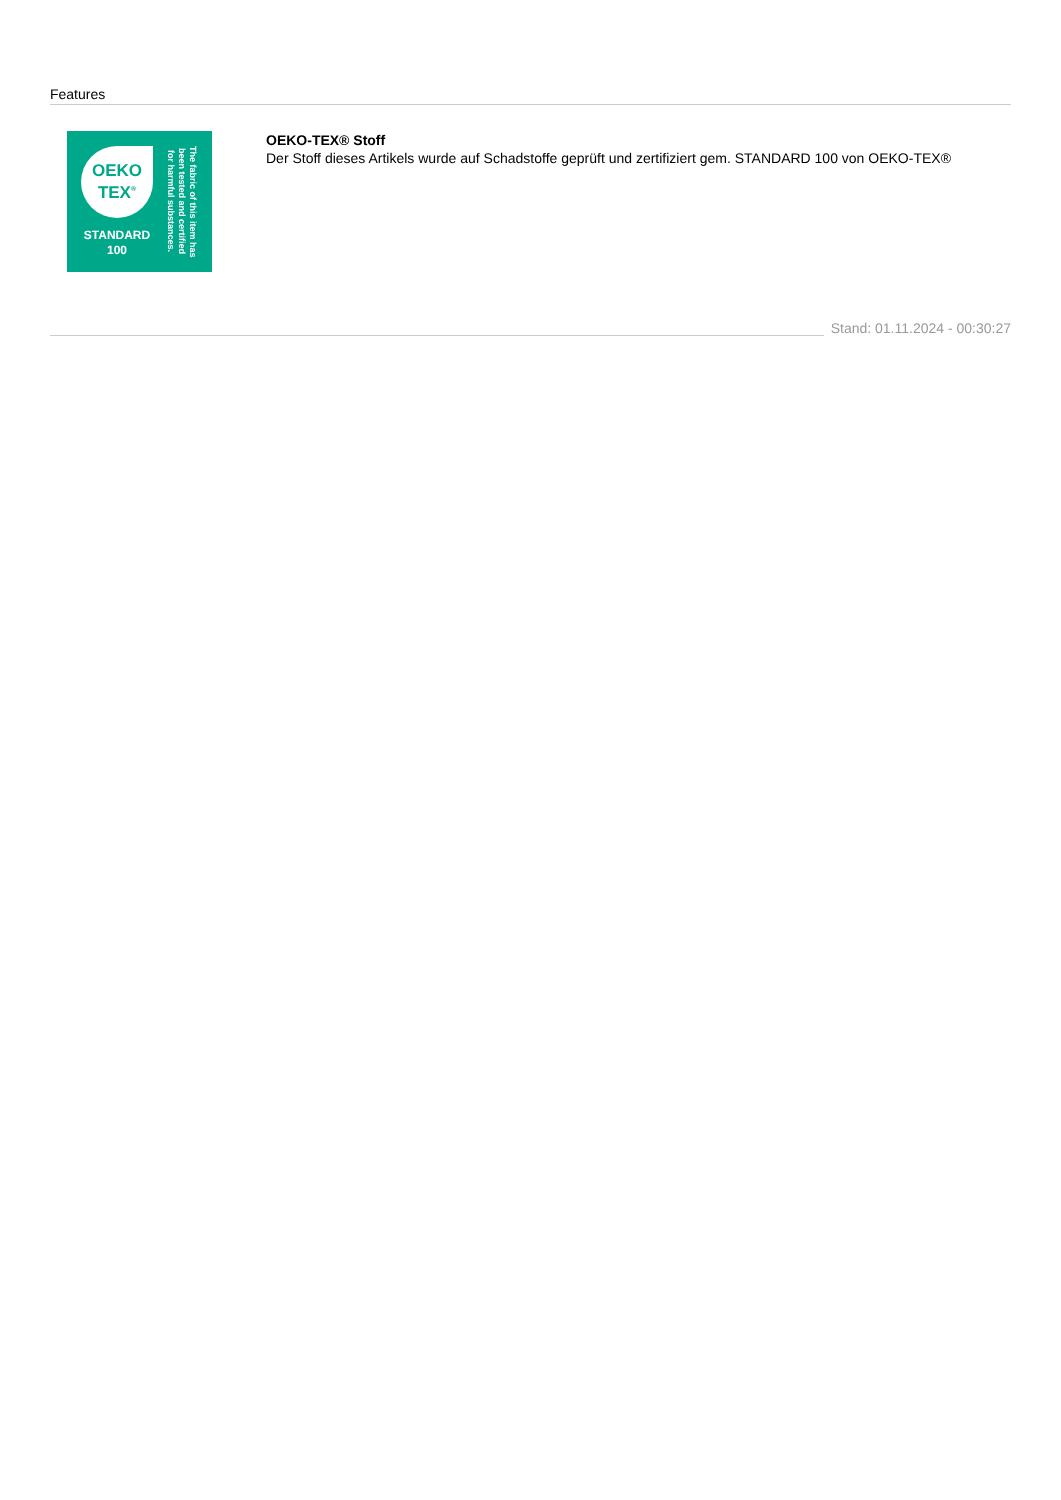Features
OEKO
TEX<sup>®</sup>
STANDARD
100
The fabric of this item has been tested and certified for harmful substances.
OEKO-TEX® Stoff
Der Stoff dieses Artikels wurde auf Schadstoffe geprüft und zertifiziert gem. STANDARD 100 von OEKO-TEX®
Stand: 01.11.2024 - 00:30:27